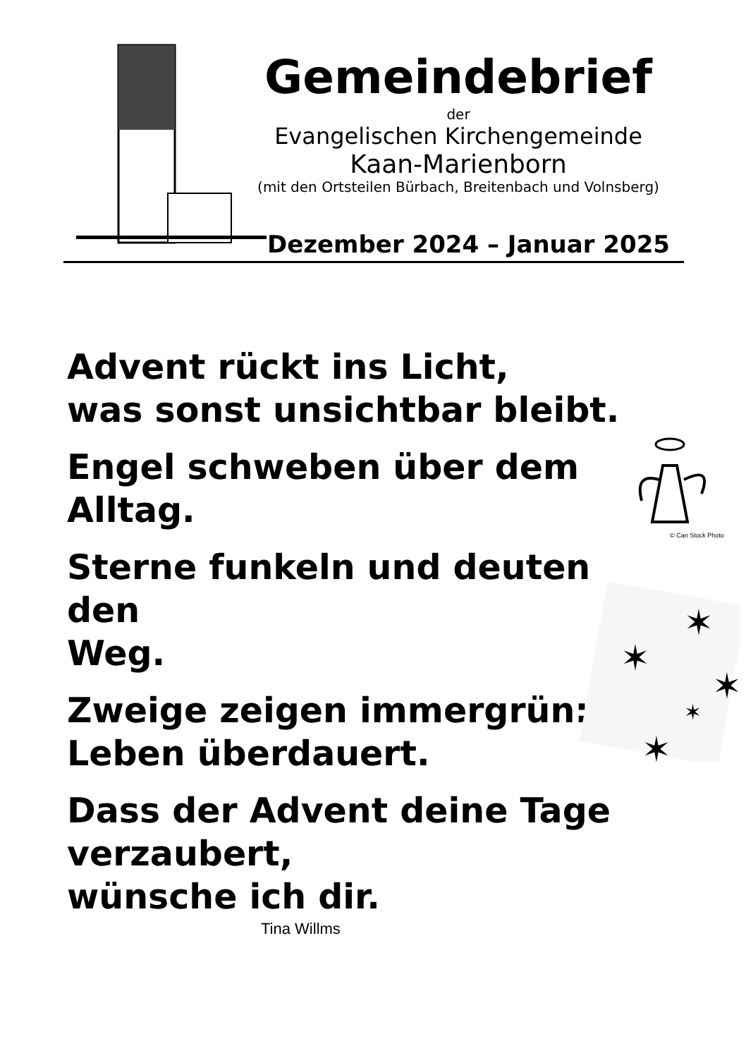Gemeindebrief
der
Evangelischen Kirchengemeinde
Kaan-Marienborn
(mit den Ortsteilen Bürbach, Breitenbach und Volnsberg)
Dezember 2024 – Januar 2025
Advent rückt ins Licht,
was sonst unsichtbar bleibt.
Engel schweben über dem
Alltag.
Sterne funkeln und deuten den
Weg.
Zweige zeigen immergrün:
Leben überdauert.
Dass der Advent deine Tage
verzaubert,
wünsche ich dir.
Tina Willms
© Can Stock Photo
✶
✶
✶
✶
✶